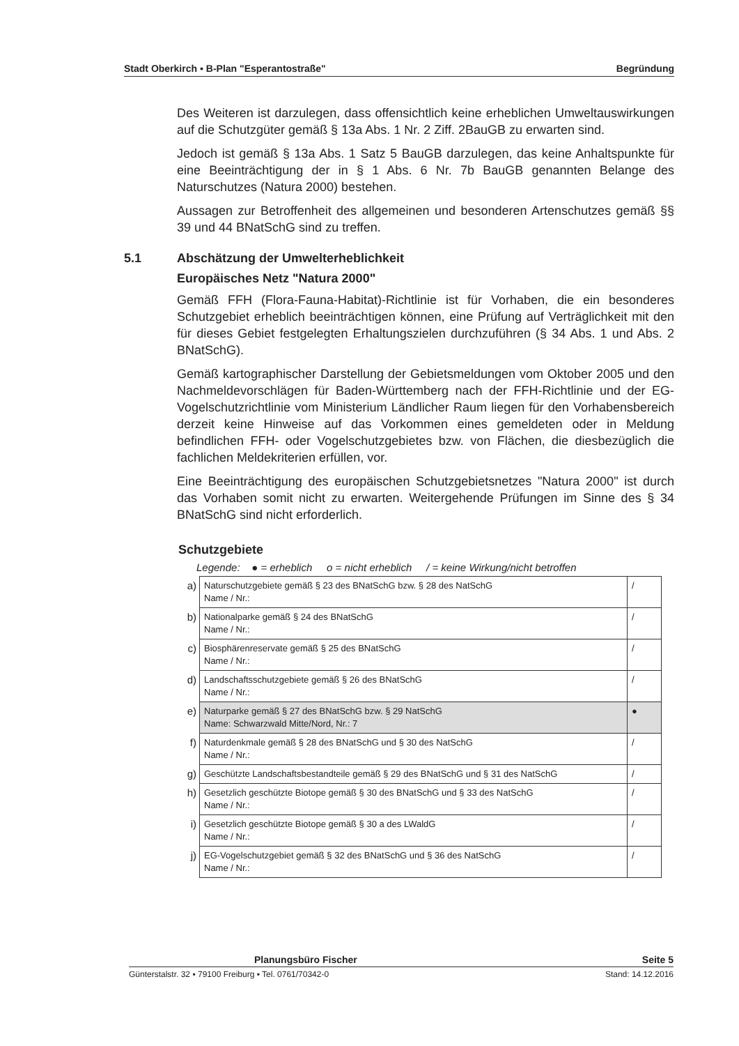Stadt Oberkirch ▪ B-Plan "Esperantostraße" Begründung
Des Weiteren ist darzulegen, dass offensichtlich keine erheblichen Umweltauswirkungen auf die Schutzgüter gemäß § 13a Abs. 1 Nr. 2 Ziff. 2BauGB zu erwarten sind.
Jedoch ist gemäß § 13a Abs. 1 Satz 5 BauGB darzulegen, das keine Anhaltspunkte für eine Beeinträchtigung der in § 1 Abs. 6 Nr. 7b BauGB genannten Belange des Naturschutzes (Natura 2000) bestehen.
Aussagen zur Betroffenheit des allgemeinen und besonderen Artenschutzes gemäß §§ 39 und 44 BNatSchG sind zu treffen.
5.1 Abschätzung der Umwelterheblichkeit
Europäisches Netz "Natura 2000"
Gemäß FFH (Flora-Fauna-Habitat)-Richtlinie ist für Vorhaben, die ein besonderes Schutzgebiet erheblich beeinträchtigen können, eine Prüfung auf Verträglichkeit mit den für dieses Gebiet festgelegten Erhaltungszielen durchzuführen (§ 34 Abs. 1 und Abs. 2 BNatSchG).
Gemäß kartographischer Darstellung der Gebietsmeldungen vom Oktober 2005 und den Nachmeldevorschlägen für Baden-Württemberg nach der FFH-Richtlinie und der EG-Vogelschutzrichtlinie vom Ministerium Ländlicher Raum liegen für den Vorhabensbereich derzeit keine Hinweise auf das Vorkommen eines gemeldeten oder in Meldung befindlichen FFH- oder Vogelschutzgebietes bzw. von Flächen, die diesbezüglich die fachlichen Meldekriterien erfüllen, vor.
Eine Beeinträchtigung des europäischen Schutzgebietsnetzes "Natura 2000" ist durch das Vorhaben somit nicht zu erwarten. Weitergehende Prüfungen im Sinne des § 34 BNatSchG sind nicht erforderlich.
Schutzgebiete
Legende: ● = erheblich o = nicht erheblich / = keine Wirkung/nicht betroffen
| a) | Naturschutzgebiete gemäß § 23 des BNatSchG bzw. § 28 des NatSchG Name / Nr.: | / |
| b) | Nationalparke gemäß § 24 des BNatSchG Name / Nr.: | / |
| c) | Biosphärenreservate gemäß § 25 des BNatSchG Name / Nr.: | / |
| d) | Landschaftsschutzgebiete gemäß § 26 des BNatSchG Name / Nr.: | / |
| e) | Naturparke gemäß § 27 des BNatSchG bzw. § 29 NatSchG Name: Schwarzwald Mitte/Nord, Nr.: 7 | ● |
| f) | Naturdenkmale gemäß § 28 des BNatSchG und § 30 des NatSchG Name / Nr.: | / |
| g) | Geschützte Landschaftsbestandteile gemäß § 29 des BNatSchG und § 31 des NatSchG | / |
| h) | Gesetzlich geschützte Biotope gemäß § 30 des BNatSchG und § 33 des NatSchG Name / Nr.: | / |
| i) | Gesetzlich geschützte Biotope gemäß § 30 a des LWaldG Name / Nr.: | / |
| j) | EG-Vogelschutzgebiet gemäß § 32 des BNatSchG und § 36 des NatSchG Name / Nr.: | / |
Planungsbüro Fischer Seite 5
Günterstalstr. 32 ▪ 79100 Freiburg ▪ Tel. 0761/70342-0 Stand: 14.12.2016